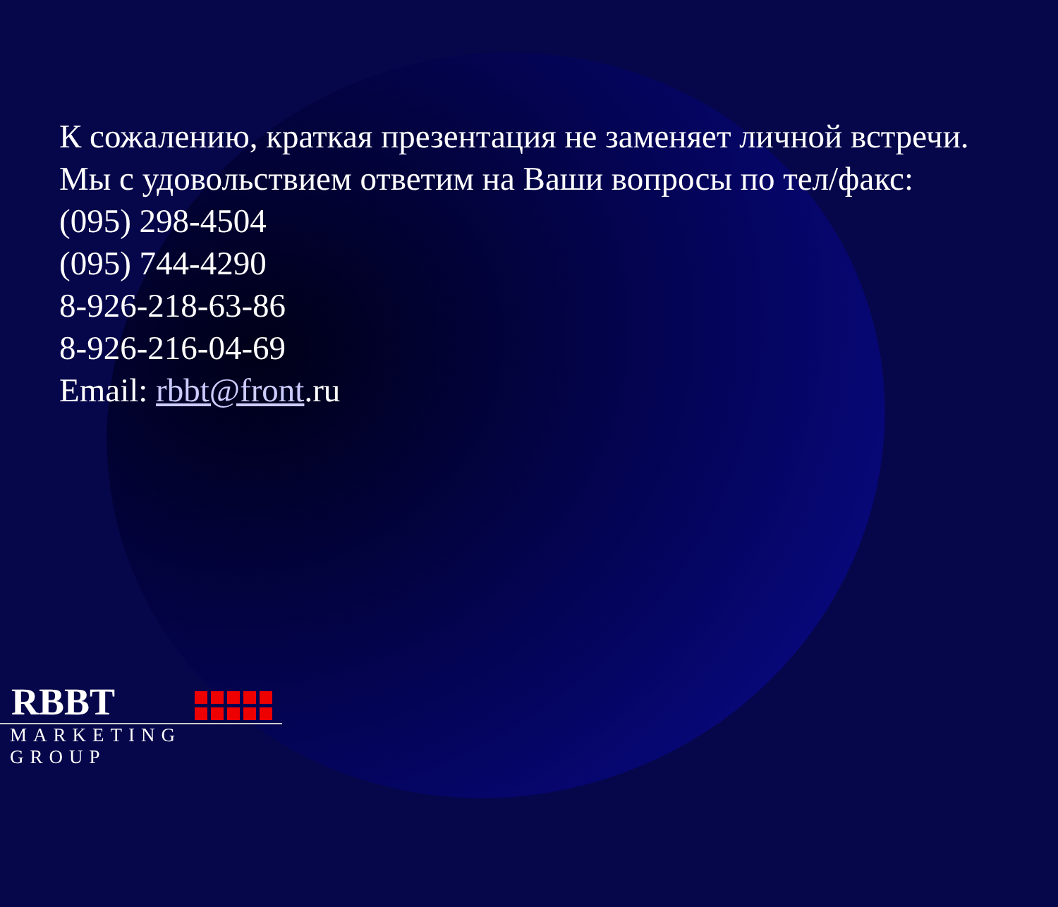К сожалению, краткая презентация не заменяет личной встречи.
Мы с удовольствием ответим на Ваши вопросы по тел/факс:
(095) 298-4504
(095) 744-4290
8-926-218-63-86
8-926-216-04-69
Email: rbbt@front.ru
RBBT
MARKETING GROUP